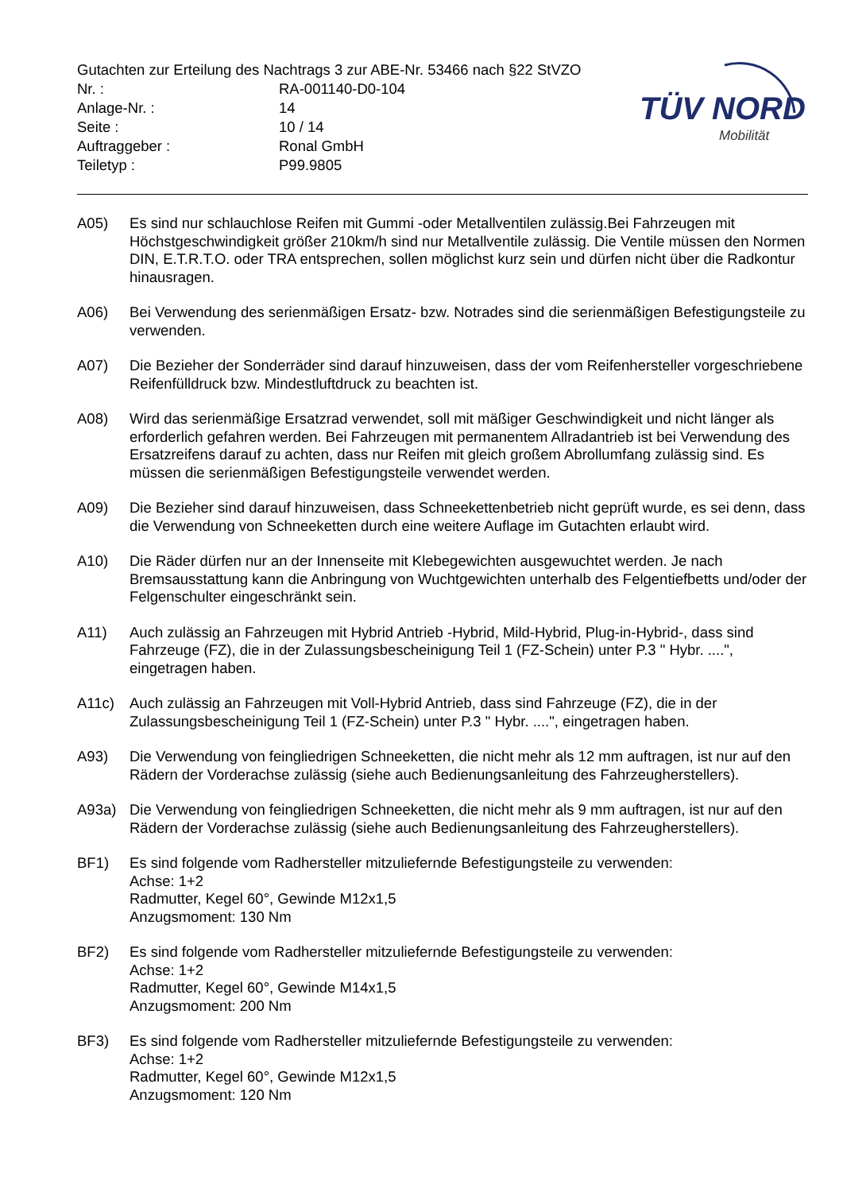Gutachten zur Erteilung des Nachtrags 3 zur ABE-Nr. 53466 nach §22 StVZO
Nr. : RA-001140-D0-104
Anlage-Nr. : 14
Seite : 10 / 14
Auftraggeber : Ronal GmbH
Teiletyp : P99.9805
TÜV NORD
Mobilität
A05) Es sind nur schlauchlose Reifen mit Gummi -oder Metallventilen zulässig.Bei Fahrzeugen mit Höchstgeschwindigkeit größer 210km/h sind nur Metallventile zulässig. Die Ventile müssen den Normen DIN, E.T.R.T.O. oder TRA entsprechen, sollen möglichst kurz sein und dürfen nicht über die Radkontur hinausragen.
A06) Bei Verwendung des serienmäßigen Ersatz- bzw. Notrades sind die serienmäßigen Befestigungsteile zu verwenden.
A07) Die Bezieher der Sonderräder sind darauf hinzuweisen, dass der vom Reifenhersteller vorgeschriebene Reifenfülldruck bzw. Mindestluftdruck zu beachten ist.
A08) Wird das serienmäßige Ersatzrad verwendet, soll mit mäßiger Geschwindigkeit und nicht länger als erforderlich gefahren werden. Bei Fahrzeugen mit permanentem Allradantrieb ist bei Verwendung des Ersatzreifens darauf zu achten, dass nur Reifen mit gleich großem Abrollumfang zulässig sind. Es müssen die serienmäßigen Befestigungsteile verwendet werden.
A09) Die Bezieher sind darauf hinzuweisen, dass Schneekettenbetrieb nicht geprüft wurde, es sei denn, dass die Verwendung von Schneeketten durch eine weitere Auflage im Gutachten erlaubt wird.
A10) Die Räder dürfen nur an der Innenseite mit Klebegewichten ausgewuchtet werden. Je nach Bremsausstattung kann die Anbringung von Wuchtgewichten unterhalb des Felgentiefbetts und/oder der Felgenschulter eingeschränkt sein.
A11) Auch zulässig an Fahrzeugen mit Hybrid Antrieb -Hybrid, Mild-Hybrid, Plug-in-Hybrid-, dass sind Fahrzeuge (FZ), die in der Zulassungsbescheinigung Teil 1 (FZ-Schein) unter P.3 " Hybr. ....", eingetragen haben.
A11c) Auch zulässig an Fahrzeugen mit Voll-Hybrid Antrieb, dass sind Fahrzeuge (FZ), die in der Zulassungsbescheinigung Teil 1 (FZ-Schein) unter P.3 " Hybr. ....", eingetragen haben.
A93) Die Verwendung von feingliedrigen Schneeketten, die nicht mehr als 12 mm auftragen, ist nur auf den Rädern der Vorderachse zulässig (siehe auch Bedienungsanleitung des Fahrzeugherstellers).
A93a) Die Verwendung von feingliedrigen Schneeketten, die nicht mehr als 9 mm auftragen, ist nur auf den Rädern der Vorderachse zulässig (siehe auch Bedienungsanleitung des Fahrzeugherstellers).
BF1) Es sind folgende vom Radhersteller mitzuliefernde Befestigungsteile zu verwenden:
Achse: 1+2
Radmutter, Kegel 60°, Gewinde M12x1,5
Anzugsmoment: 130 Nm
BF2) Es sind folgende vom Radhersteller mitzuliefernde Befestigungsteile zu verwenden:
Achse: 1+2
Radmutter, Kegel 60°, Gewinde M14x1,5
Anzugsmoment: 200 Nm
BF3) Es sind folgende vom Radhersteller mitzuliefernde Befestigungsteile zu verwenden:
Achse: 1+2
Radmutter, Kegel 60°, Gewinde M12x1,5
Anzugsmoment: 120 Nm